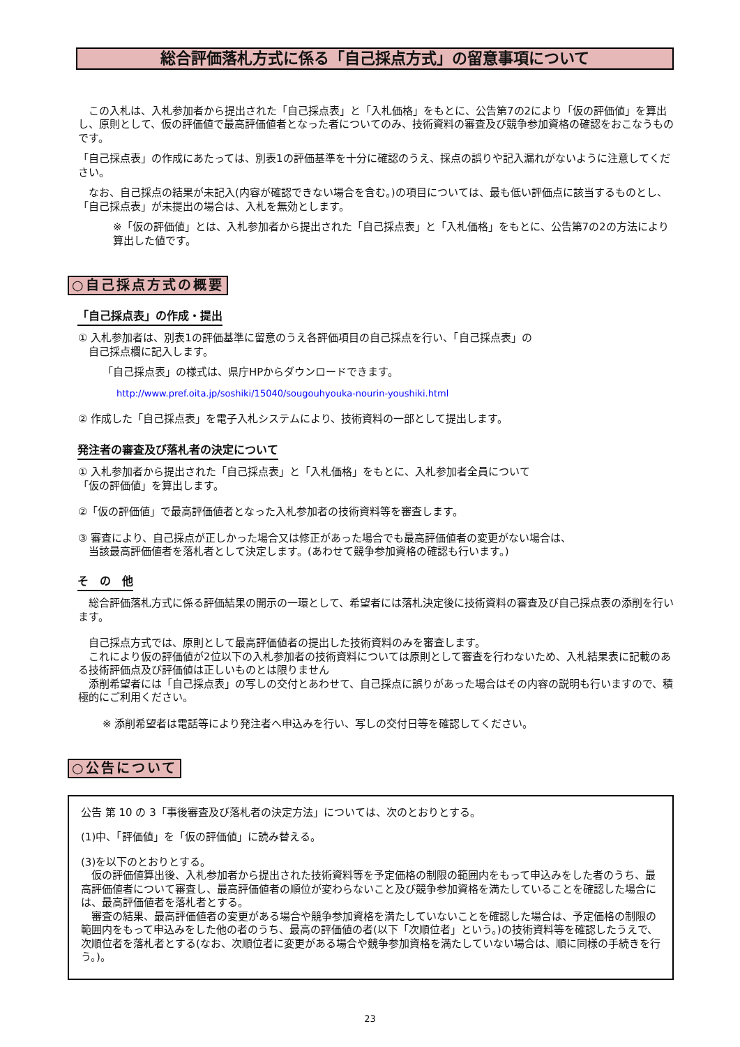総合評価落札方式に係る「自己採点方式」の留意事項について
　この入札は、入札参加者から提出された「自己採点表」と「入札価格」をもとに、公告第7の2により「仮の評価値」を算出し、原則として、仮の評価値で最高評価値者となった者についてのみ、技術資料の審査及び競争参加資格の確認をおこなうものです。
「自己採点表」の作成にあたっては、別表1の評価基準を十分に確認のうえ、採点の誤りや記入漏れがないように注意してください。
　なお、自己採点の結果が未記入(内容が確認できない場合を含む。)の項目については、最も低い評価点に該当するものとし、「自己採点表」が未提出の場合は、入札を無効とします。
※「仮の評価値」とは、入札参加者から提出された「自己採点表」と「入札価格」をもとに、公告第7の2の方法により算出した値です。
○自己採点方式の概要
「自己採点表」の作成・提出
① 入札参加者は、別表1の評価基準に留意のうえ各評価項目の自己採点を行い、「自己採点表」の
　自己採点欄に記入します。
「自己採点表」の様式は、県庁HPからダウンロードできます。
http://www.pref.oita.jp/soshiki/15040/sougouhyouka-nourin-youshiki.html
② 作成した「自己採点表」を電子入札システムにより、技術資料の一部として提出します。
発注者の審査及び落札者の決定について
① 入札参加者から提出された「自己採点表」と「入札価格」をもとに、入札参加者全員について
「仮の評価値」を算出します。
②「仮の評価値」で最高評価値者となった入札参加者の技術資料等を審査します。
③ 審査により、自己採点が正しかった場合又は修正があった場合でも最高評価値者の変更がない場合は、
　当該最高評価値者を落札者として決定します。(あわせて競争参加資格の確認も行います。)
そ　の　他
　総合評価落札方式に係る評価結果の開示の一環として、希望者には落札決定後に技術資料の審査及び自己採点表の添削を行います。
　自己採点方式では、原則として最高評価値者の提出した技術資料のみを審査します。
　これにより仮の評価値が2位以下の入札参加者の技術資料については原則として審査を行わないため、入札結果表に記載のある技術評価点及び評価値は正しいものとは限りません
　添削希望者には「自己採点表」の写しの交付とあわせて、自己採点に誤りがあった場合はその内容の説明も行いますので、積極的にご利用ください。
※ 添削希望者は電話等により発注者へ申込みを行い、写しの交付日等を確認してください。
○公告について
公告 第 10 の 3「事後審査及び落札者の決定方法」については、次のとおりとする。
(1)中、「評価値」を「仮の評価値」に読み替える。
(3)を以下のとおりとする。
　仮の評価値算出後、入札参加者から提出された技術資料等を予定価格の制限の範囲内をもって申込みをした者のうち、最高評価値者について審査し、最高評価値者の順位が変わらないこと及び競争参加資格を満たしていることを確認した場合には、最高評価値者を落札者とする。
　審査の結果、最高評価値者の変更がある場合や競争参加資格を満たしていないことを確認した場合は、予定価格の制限の範囲内をもって申込みをした他の者のうち、最高の評価値の者(以下「次順位者」という。)の技術資料等を確認したうえで、次順位者を落札者とする(なお、次順位者に変更がある場合や競争参加資格を満たしていない場合は、順に同様の手続きを行う。)。
23